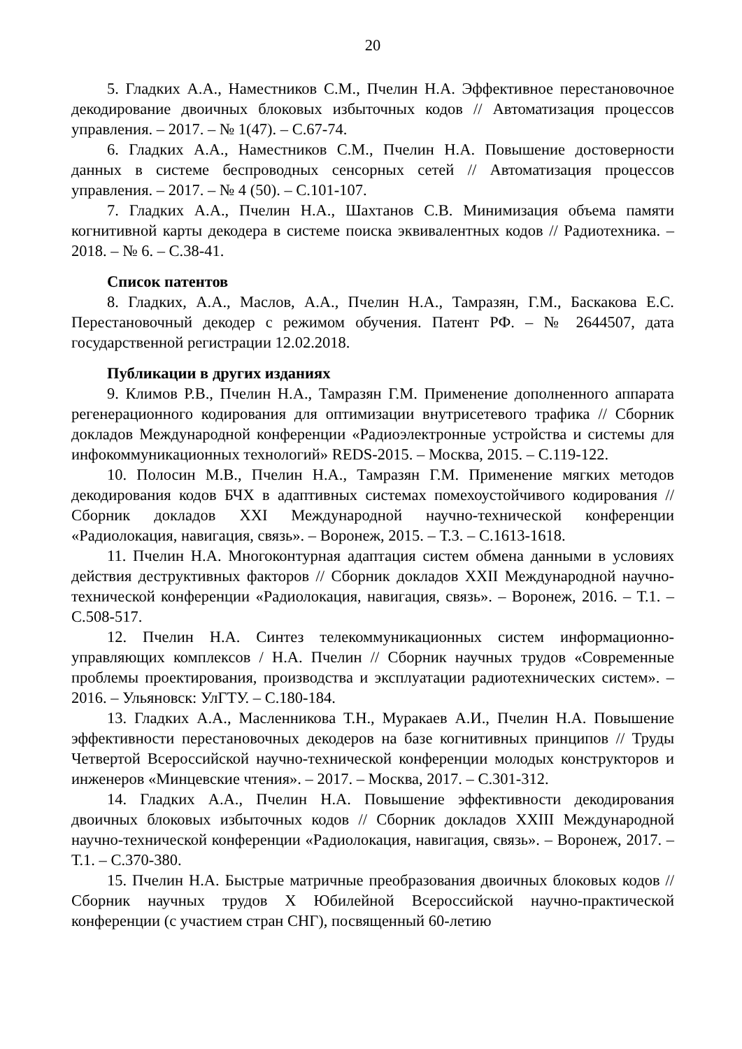20
5. Гладких А.А., Наместников С.М., Пчелин Н.А. Эффективное перестановочное декодирование двоичных блоковых избыточных кодов // Автоматизация процессов управления. – 2017. – № 1(47). – С.67-74.
6. Гладких А.А., Наместников С.М., Пчелин Н.А. Повышение достоверности данных в системе беспроводных сенсорных сетей // Автоматизация процессов управления. – 2017. – № 4 (50). – С.101-107.
7. Гладких А.А., Пчелин Н.А., Шахтанов С.В. Минимизация объема памяти когнитивной карты декодера в системе поиска эквивалентных кодов // Радиотехника. – 2018. – № 6. – С.38-41.
Список патентов
8. Гладких, А.А., Маслов, А.А., Пчелин Н.А., Тамразян, Г.М., Баскакова Е.С. Перестановочный декодер с режимом обучения. Патент РФ. – № 2644507, дата государственной регистрации 12.02.2018.
Публикации в других изданиях
9. Климов Р.В., Пчелин Н.А., Тамразян Г.М. Применение дополненного аппарата регенерационного кодирования для оптимизации внутрисетевого трафика // Сборник докладов Международной конференции «Радиоэлектронные устройства и системы для инфокоммуникационных технологий» REDS-2015. – Москва, 2015. – С.119-122.
10. Полосин М.В., Пчелин Н.А., Тамразян Г.М. Применение мягких методов декодирования кодов БЧХ в адаптивных системах помехоустойчивого кодирования // Сборник докладов XXI Международной научно-технической конференции «Радиолокация, навигация, связь». – Воронеж, 2015. – Т.3. – С.1613-1618.
11. Пчелин Н.А. Многоконтурная адаптация систем обмена данными в условиях действия деструктивных факторов // Сборник докладов XXII Международной научно-технической конференции «Радиолокация, навигация, связь». – Воронеж, 2016. – Т.1. – С.508-517.
12. Пчелин Н.А. Синтез телекоммуникационных систем информационно-управляющих комплексов / Н.А. Пчелин // Сборник научных трудов «Современные проблемы проектирования, производства и эксплуатации радиотехнических систем». – 2016. – Ульяновск: УлГТУ. – С.180-184.
13. Гладких А.А., Масленникова Т.Н., Муракаев А.И., Пчелин Н.А. Повышение эффективности перестановочных декодеров на базе когнитивных принципов // Труды Четвертой Всероссийской научно-технической конференции молодых конструкторов и инженеров «Минцевские чтения». – 2017. – Москва, 2017. – С.301-312.
14. Гладких А.А., Пчелин Н.А. Повышение эффективности декодирования двоичных блоковых избыточных кодов // Сборник докладов XXIII Международной научно-технической конференции «Радиолокация, навигация, связь». – Воронеж, 2017. – Т.1. – С.370-380.
15. Пчелин Н.А. Быстрые матричные преобразования двоичных блоковых кодов // Сборник научных трудов X Юбилейной Всероссийской научно-практической конференции (с участием стран СНГ), посвященный 60-летию